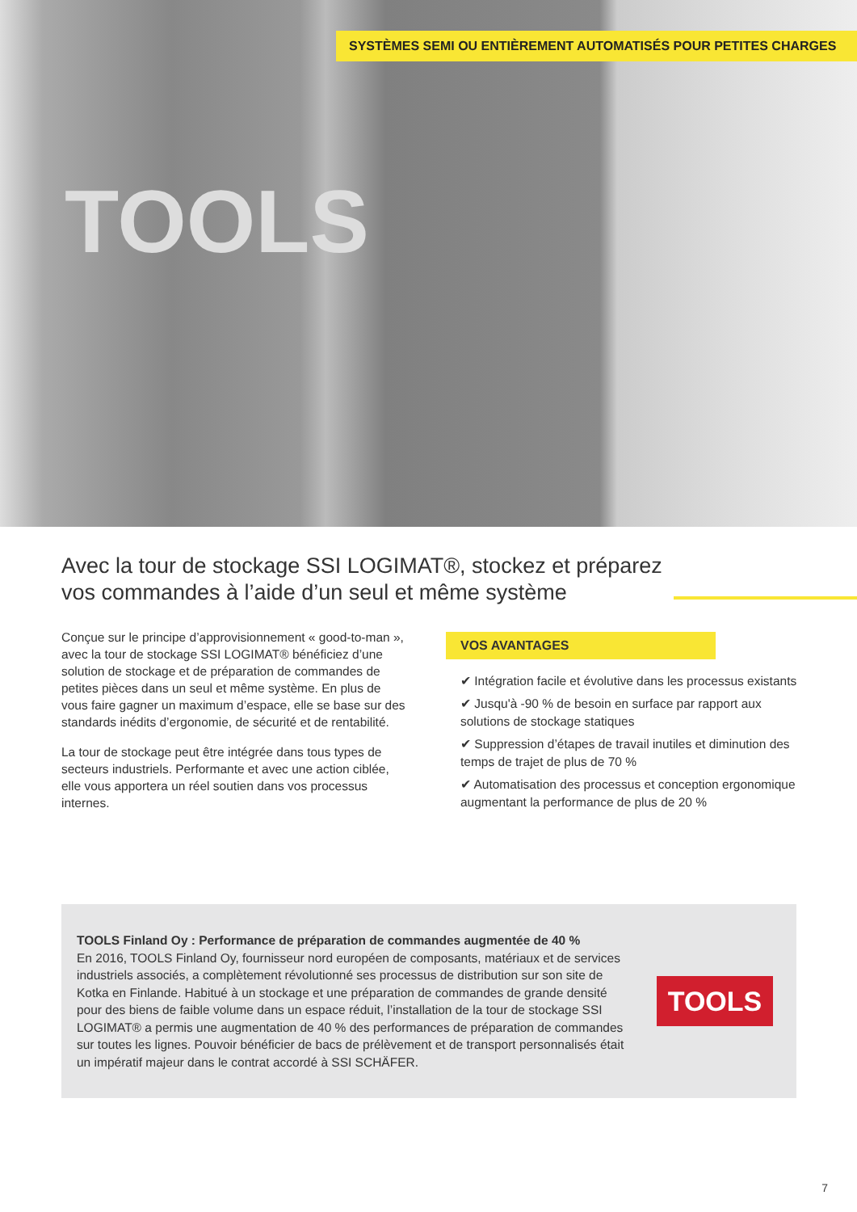SYSTÈMES SEMI OU ENTIÈREMENT AUTOMATISÉS POUR PETITES CHARGES
TOOLS
Avec la tour de stockage SSI LOGIMAT®, stockez et préparez vos commandes à l’aide d’un seul et même système
Conçue sur le principe d’approvisionnement « good-to-man », avec la tour de stockage SSI LOGIMAT® bénéficiez d’une solution de stockage et de préparation de commandes de petites pièces dans un seul et même système. En plus de vous faire gagner un maximum d’espace, elle se base sur des standards inédits d’ergonomie, de sécurité et de rentabilité.
La tour de stockage peut être intégrée dans tous types de secteurs industriels. Performante et avec une action ciblée, elle vous apportera un réel soutien dans vos processus internes.
VOS AVANTAGES
✔ Intégration facile et évolutive dans les processus existants
✔ Jusqu'à -90 % de besoin en surface par rapport aux solutions de stockage statiques
✔ Suppression d’étapes de travail inutiles et diminution des temps de trajet de plus de 70 %
✔ Automatisation des processus et conception ergonomique augmentant la performance de plus de 20 %
TOOLS Finland Oy : Performance de préparation de commandes augmentée de 40 %
En 2016, TOOLS Finland Oy, fournisseur nord européen de composants, matériaux et de services industriels associés, a complètement révolutionné ses processus de distribution sur son site de Kotka en Finlande. Habitué à un stockage et une préparation de commandes de grande densité pour des biens de faible volume dans un espace réduit, l’installation de la tour de stockage SSI LOGIMAT® a permis une augmentation de 40 % des performances de préparation de commandes sur toutes les lignes. Pouvoir bénéficier de bacs de prélèvement et de transport personnalisés était un impératif majeur dans le contrat accordé à SSI SCHÄFER.
TOOLS
7